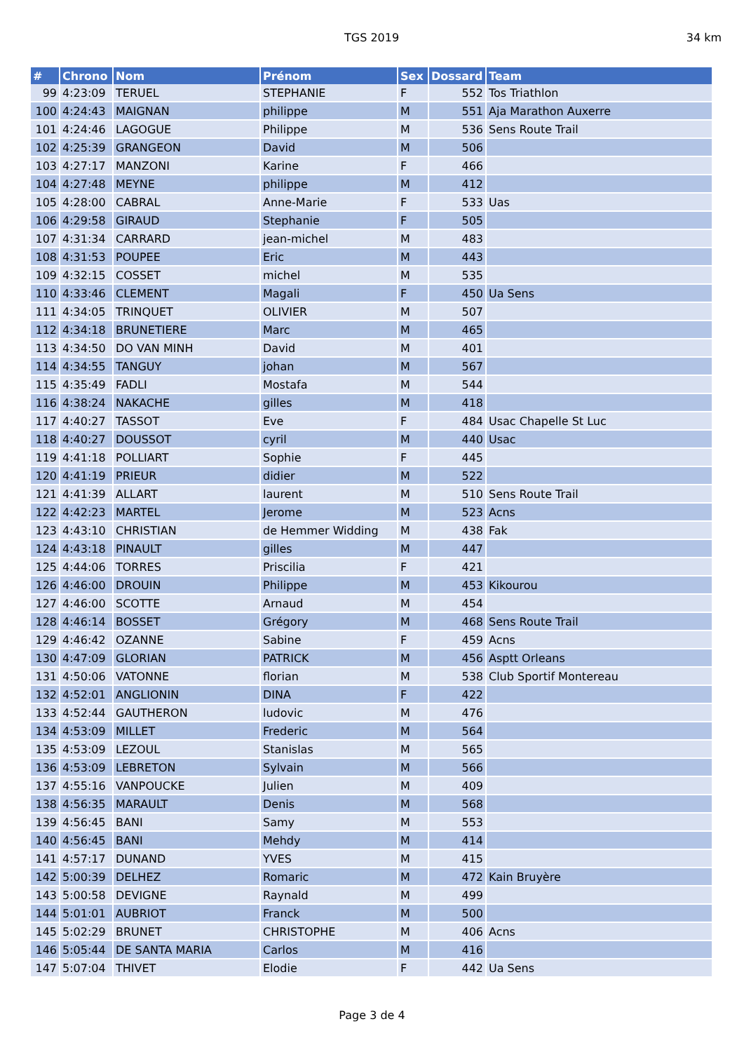TGS 2019 34 km
| # | Chrono | Nom | Prénom | Sex | Dossard | Team |
| --- | --- | --- | --- | --- | --- | --- |
| 99 | 4:23:09 | TERUEL | STEPHANIE | F | 552 | Tos Triathlon |
| 100 | 4:24:43 | MAIGNAN | philippe | M | 551 | Aja Marathon Auxerre |
| 101 | 4:24:46 | LAGOGUE | Philippe | M | 536 | Sens Route Trail |
| 102 | 4:25:39 | GRANGEON | David | M | 506 | |
| 103 | 4:27:17 | MANZONI | Karine | F | 466 | |
| 104 | 4:27:48 | MEYNE | philippe | M | 412 | |
| 105 | 4:28:00 | CABRAL | Anne-Marie | F | 533 | Uas |
| 106 | 4:29:58 | GIRAUD | Stephanie | F | 505 | |
| 107 | 4:31:34 | CARRARD | jean-michel | M | 483 | |
| 108 | 4:31:53 | POUPEE | Eric | M | 443 | |
| 109 | 4:32:15 | COSSET | michel | M | 535 | |
| 110 | 4:33:46 | CLEMENT | Magali | F | 450 | Ua Sens |
| 111 | 4:34:05 | TRINQUET | OLIVIER | M | 507 | |
| 112 | 4:34:18 | BRUNETIERE | Marc | M | 465 | |
| 113 | 4:34:50 | DO VAN MINH | David | M | 401 | |
| 114 | 4:34:55 | TANGUY | johan | M | 567 | |
| 115 | 4:35:49 | FADLI | Mostafa | M | 544 | |
| 116 | 4:38:24 | NAKACHE | gilles | M | 418 | |
| 117 | 4:40:27 | TASSOT | Eve | F | 484 | Usac Chapelle St Luc |
| 118 | 4:40:27 | DOUSSOT | cyril | M | 440 | Usac |
| 119 | 4:41:18 | POLLIART | Sophie | F | 445 | |
| 120 | 4:41:19 | PRIEUR | didier | M | 522 | |
| 121 | 4:41:39 | ALLART | laurent | M | 510 | Sens Route Trail |
| 122 | 4:42:23 | MARTEL | Jerome | M | 523 | Acns |
| 123 | 4:43:10 | CHRISTIAN | de Hemmer Widding | M | 438 | Fak |
| 124 | 4:43:18 | PINAULT | gilles | M | 447 | |
| 125 | 4:44:06 | TORRES | Priscilia | F | 421 | |
| 126 | 4:46:00 | DROUIN | Philippe | M | 453 | Kikourou |
| 127 | 4:46:00 | SCOTTE | Arnaud | M | 454 | |
| 128 | 4:46:14 | BOSSET | Grégory | M | 468 | Sens Route Trail |
| 129 | 4:46:42 | OZANNE | Sabine | F | 459 | Acns |
| 130 | 4:47:09 | GLORIAN | PATRICK | M | 456 | Asptt Orleans |
| 131 | 4:50:06 | VATONNE | florian | M | 538 | Club Sportif Montereau |
| 132 | 4:52:01 | ANGLIONIN | DINA | F | 422 | |
| 133 | 4:52:44 | GAUTHERON | ludovic | M | 476 | |
| 134 | 4:53:09 | MILLET | Frederic | M | 564 | |
| 135 | 4:53:09 | LEZOUL | Stanislas | M | 565 | |
| 136 | 4:53:09 | LEBRETON | Sylvain | M | 566 | |
| 137 | 4:55:16 | VANPOUCKE | Julien | M | 409 | |
| 138 | 4:56:35 | MARAULT | Denis | M | 568 | |
| 139 | 4:56:45 | BANI | Samy | M | 553 | |
| 140 | 4:56:45 | BANI | Mehdy | M | 414 | |
| 141 | 4:57:17 | DUNAND | YVES | M | 415 | |
| 142 | 5:00:39 | DELHEZ | Romaric | M | 472 | Kain Bruyère |
| 143 | 5:00:58 | DEVIGNE | Raynald | M | 499 | |
| 144 | 5:01:01 | AUBRIOT | Franck | M | 500 | |
| 145 | 5:02:29 | BRUNET | CHRISTOPHE | M | 406 | Acns |
| 146 | 5:05:44 | DE SANTA MARIA | Carlos | M | 416 | |
| 147 | 5:07:04 | THIVET | Elodie | F | 442 | Ua Sens |
Page 3 de 4